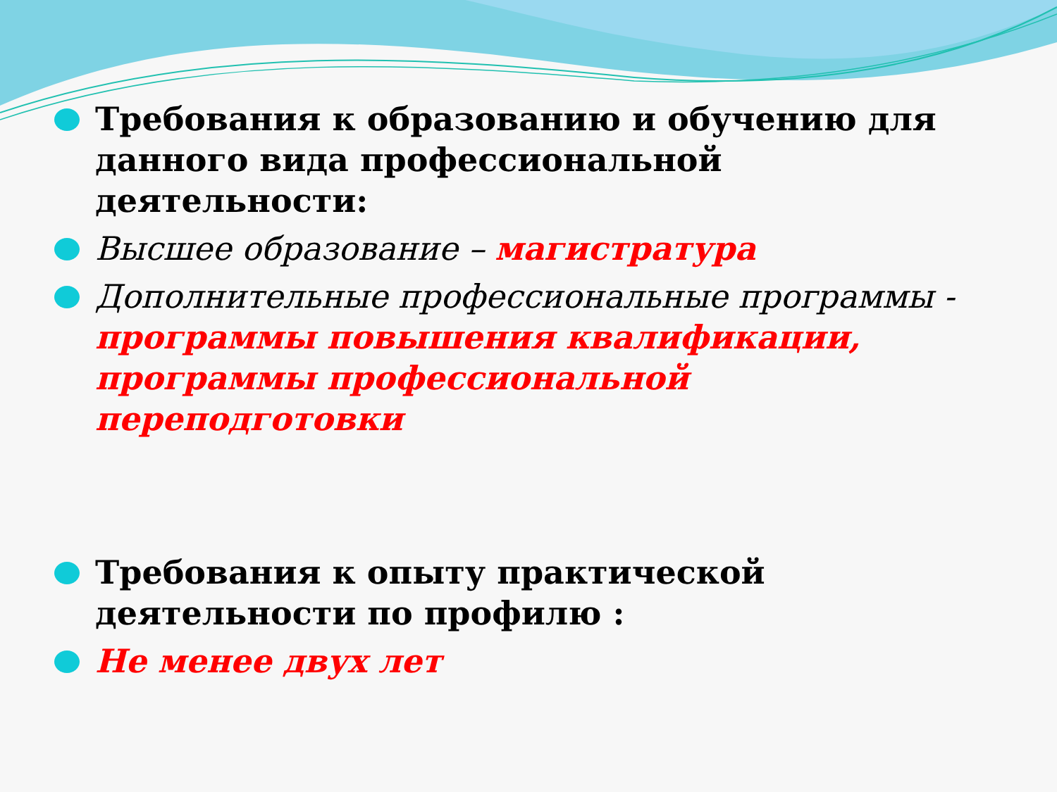Требования к образованию и обучению для данного вида профессиональной деятельности:
Высшее образование – магистратура
Дополнительные профессиональные программы - программы повышения квалификации, программы профессиональной переподготовки
Требования к опыту практической деятельности по профилю :
Не менее двух лет